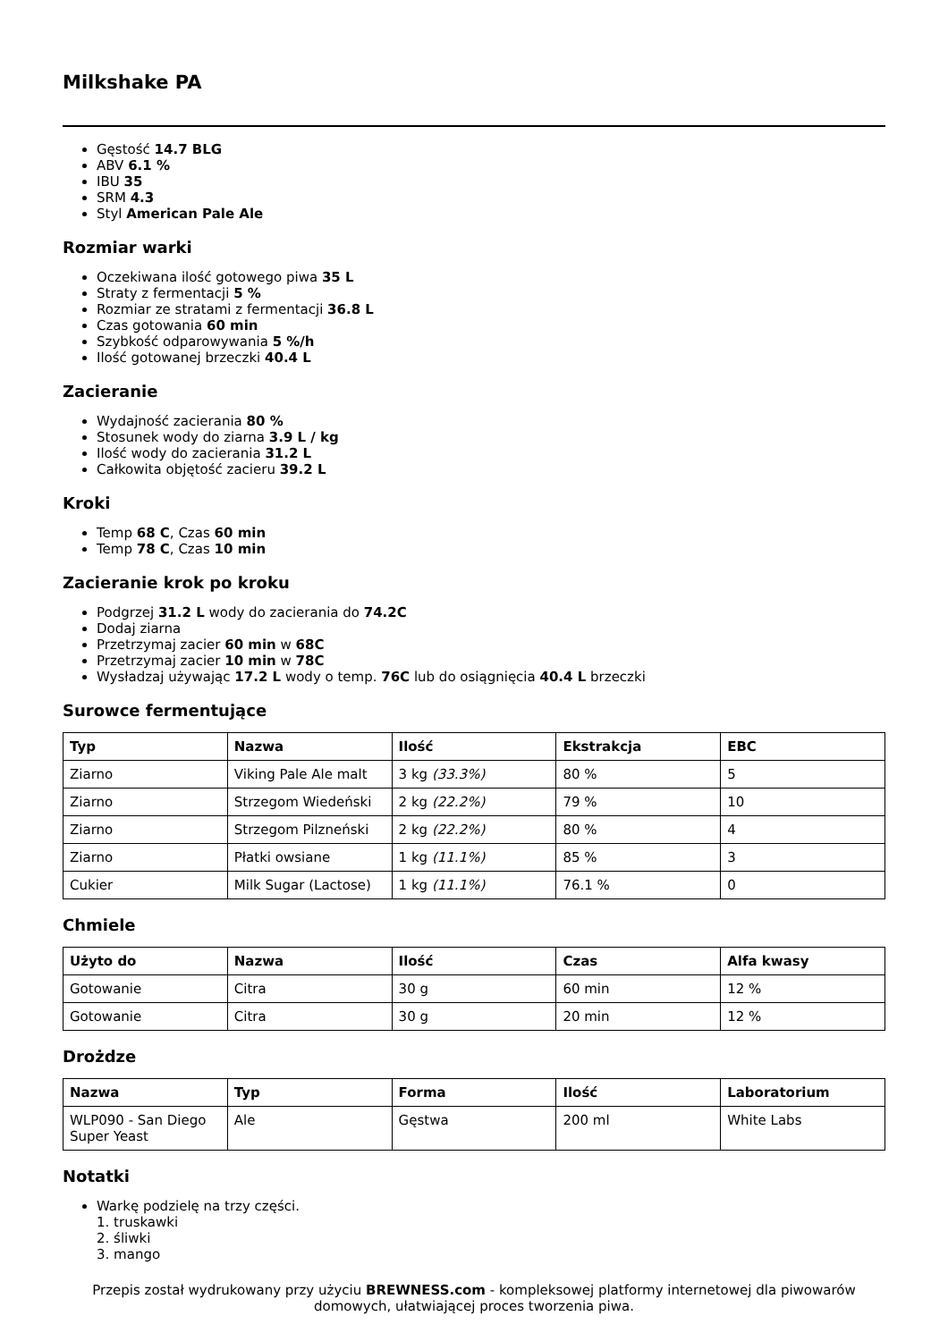Milkshake PA
Gęstość 14.7 BLG
ABV 6.1 %
IBU 35
SRM 4.3
Styl American Pale Ale
Rozmiar warki
Oczekiwana ilość gotowego piwa 35 L
Straty z fermentacji 5 %
Rozmiar ze stratami z fermentacji 36.8 L
Czas gotowania 60 min
Szybkość odparowywania 5 %/h
Ilość gotowanej brzeczki 40.4 L
Zacieranie
Wydajność zacierania 80 %
Stosunek wody do ziarna 3.9 L / kg
Ilość wody do zacierania 31.2 L
Całkowita objętość zacieru 39.2 L
Kroki
Temp 68 C, Czas 60 min
Temp 78 C, Czas 10 min
Zacieranie krok po kroku
Podgrzej 31.2 L wody do zacierania do 74.2C
Dodaj ziarna
Przetrzymaj zacier 60 min w 68C
Przetrzymaj zacier 10 min w 78C
Wysładzaj używając 17.2 L wody o temp. 76C lub do osiągnięcia 40.4 L brzeczki
Surowce fermentujące
| Typ | Nazwa | Ilość | Ekstrakcja | EBC |
| --- | --- | --- | --- | --- |
| Ziarno | Viking Pale Ale malt | 3 kg (33.3%) | 80 % | 5 |
| Ziarno | Strzegom Wiedeński | 2 kg (22.2%) | 79 % | 10 |
| Ziarno | Strzegom Pilzneński | 2 kg (22.2%) | 80 % | 4 |
| Ziarno | Płatki owsiane | 1 kg (11.1%) | 85 % | 3 |
| Cukier | Milk Sugar (Lactose) | 1 kg (11.1%) | 76.1 % | 0 |
Chmiele
| Użyto do | Nazwa | Ilość | Czas | Alfa kwasy |
| --- | --- | --- | --- | --- |
| Gotowanie | Citra | 30 g | 60 min | 12 % |
| Gotowanie | Citra | 30 g | 20 min | 12 % |
Drożdze
| Nazwa | Typ | Forma | Ilość | Laboratorium |
| --- | --- | --- | --- | --- |
| WLP090 - San Diego Super Yeast | Ale | Gęstwa | 200 ml | White Labs |
Notatki
Warkę podzielę na trzy części.
1. truskawki
2. śliwki
3. mango
Przepis został wydrukowany przy użyciu BREWNESS.com - kompleksowej platformy internetowej dla piwowarów domowych, ułatwiającej proces tworzenia piwa.